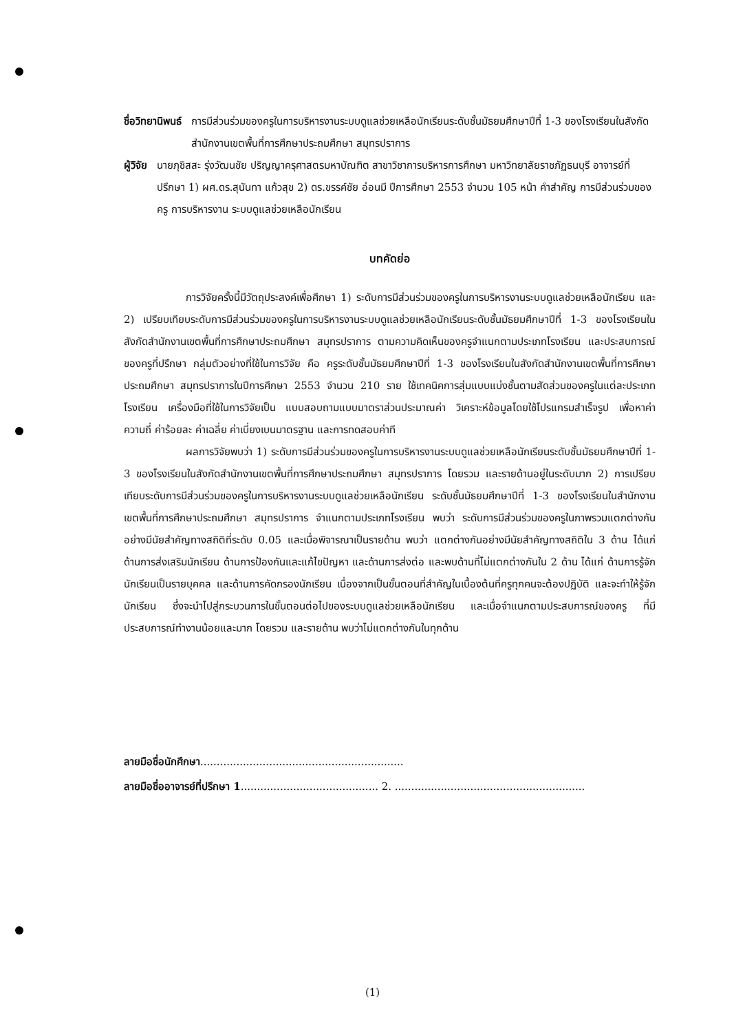ชื่อวิทยานิพนธ์ การมีส่วนร่วมของครูในการบริหารงานระบบดูแลช่วยเหลือนักเรียนระดับชั้นมัธยมศึกษาปีที่ 1-3 ของโรงเรียนในสังกัดสำนักงานเขตพื้นที่การศึกษาประถมศึกษา สมุทรปราการ
ผู้วิจัย นายภุชิสสะ รุ่งวัฒนชัย ปริญญาครุศาสตรมหาบัณฑิต สาขาวิชาการบริหารการศึกษา มหาวิทยาลัยราชภัฏธนบุรี อาจารย์ที่ปรึกษา 1) ผศ.ดร.สุนันทา แก้วสุข 2) ดร.ขรรค์ชัย อ่อนมี ปีการศึกษา 2553 จำนวน 105 หน้า คำสำคัญ การมีส่วนร่วมของครู การบริหารงาน ระบบดูแลช่วยเหลือนักเรียน
บทคัดย่อ
การวิจัยครั้งนี้มีวัตถุประสงค์เพื่อศึกษา 1) ระดับการมีส่วนร่วมของครูในการบริหารงานระบบดูแลช่วยเหลือนักเรียน และ 2) เปรียบเทียบระดับการมีส่วนร่วมของครูในการบริหารงานระบบดูแลช่วยเหลือนักเรียนระดับชั้นมัธยมศึกษาปีที่ 1-3 ของโรงเรียนในสังกัดสำนักงานเขตพื้นที่การศึกษาประถมศึกษา สมุทรปราการ ตามความคิดเห็นของครูจำแนกตามประเภทโรงเรียน และประสบการณ์ของครูที่ปรึกษา กลุ่มตัวอย่างที่ใช้ในการวิจัย คือ ครูระดับชั้นมัธยมศึกษาปีที่ 1-3 ของโรงเรียนในสังกัดสำนักงานเขตพื้นที่การศึกษาประถมศึกษา สมุทรปราการในปีการศึกษา 2553 จำนวน 210 ราย ใช้เทคนิคการสุ่มแบบแบ่งชั้นตามสัดส่วนของครูในแต่ละประเภทโรงเรียน เครื่องมือที่ใช้ในการวิจัยเป็น แบบสอบถามแบบมาตราส่วนประมาณค่า วิเคราะห์ข้อมูลโดยใช้โปรแกรมสำเร็จรูป เพื่อหาค่าความถี่ ค่าร้อยละ ค่าเฉลี่ย ค่าเบี่ยงเบนมาตรฐาน และการทดสอบค่าที
ผลการวิจัยพบว่า 1) ระดับการมีส่วนร่วมของครูในการบริหารงานระบบดูแลช่วยเหลือนักเรียนระดับชั้นมัธยมศึกษาปีที่ 1-3 ของโรงเรียนในสังกัดสำนักงานเขตพื้นที่การศึกษาประถมศึกษา สมุทรปราการ โดยรวม และรายด้านอยู่ในระดับมาก 2) การเปรียบเทียบระดับการมีส่วนร่วมของครูในการบริหารงานระบบดูแลช่วยเหลือนักเรียน ระดับชั้นมัธยมศึกษาปีที่ 1-3 ของโรงเรียนในสำนักงานเขตพื้นที่การศึกษาประถมศึกษา สมุทรปราการ จำแนกตามประเภทโรงเรียน พบว่า ระดับการมีส่วนร่วมของครูในภาพรวมแตกต่างกันอย่างมีนัยสำคัญทางสถิติที่ระดับ 0.05 และเมื่อพิจารณาเป็นรายด้าน พบว่า แตกต่างกันอย่างมีนัยสำคัญทางสถิติใน 3 ด้าน ได้แก่ ด้านการส่งเสริมนักเรียน ด้านการป้องกันและแก้ไขปัญหา และด้านการส่งต่อ และพบด้านที่ไม่แตกต่างกันใน 2 ด้าน ได้แก่ ด้านการรู้จักนักเรียนเป็นรายบุคคล และด้านการคัดกรองนักเรียน เนื่องจากเป็นขั้นตอนที่สำคัญในเบื้องต้นที่ครูทุกคนจะต้องปฏิบัติ และจะทำให้รู้จักนักเรียน ซึ่งจะนำไปสู่กระบวนการในขั้นตอนต่อไปของระบบดูแลช่วยเหลือนักเรียน และเมื่อจำแนกตามประสบการณ์ของครู ที่มีประสบการณ์ทำงานน้อยและมาก โดยรวม และรายด้าน พบว่าไม่แตกต่างกันในทุกด้าน
ลายมือชื่อนักศึกษา..............................................................
ลายมือชื่ออาจารย์ที่ปรึกษา 1.......................................... 2. ..........................................................
(1)